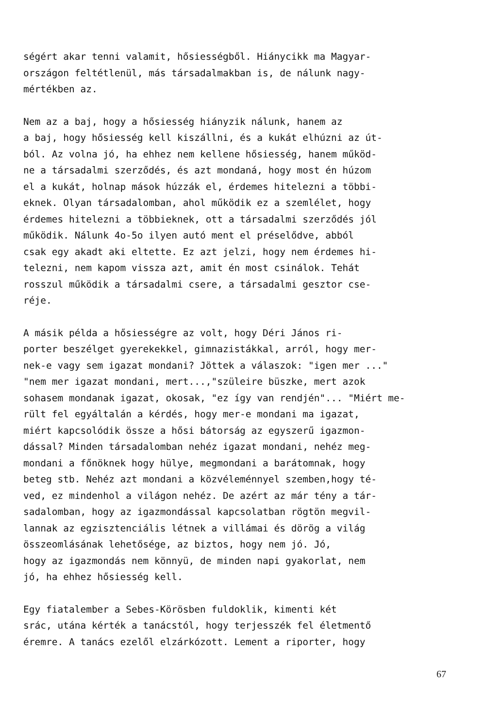ségért akar tenni valamit, hősiességből. Hiánycikk ma Magyar- országon feltétlenül, más társadalmakban is, de nálunk nagy- mértékben az.
Nem az a baj, hogy a hősiesség hiányzik nálunk, hanem az a baj, hogy hősiesség kell kiszállni, és a kukát elhúzni az út- ból. Az volna jó, ha ehhez nem kellene hősiesség, hanem működ- ne a társadalmi szerződés, és azt mondaná, hogy most én húzom el a kukát, holnap mások húzzák el, érdemes hitelezni a többi- eknek. Olyan társadalomban, ahol működik ez a szemlélet, hogy érdemes hitelezni a többieknek, ott a társadalmi szerződés jól működik. Nálunk 4o-5o ilyen autó ment el préselődve, abból csak egy akadt aki eltette. Ez azt jelzi, hogy nem érdemes hi- telezni, nem kapom vissza azt, amit én most csinálok. Tehát rosszul működik a társadalmi csere, a társadalmi gesztor cse- réje.
A másik példa a hősiességre az volt, hogy Déri János ri- porter beszélget gyerekekkel, gimnazistákkal, arról, hogy mer- nek-e vagy sem igazat mondani? Jöttek a válaszok: "igen mer ..." "nem mer igazat mondani, mert...,"szüleire büszke, mert azok sohasem mondanak igazat, okosak, "ez így van rendjén"... "Miért me- rült fel egyáltalán a kérdés, hogy mer-e mondani ma igazat, miért kapcsolódik össze a hősi bátorság az egyszerű igazmon- dással? Minden társadalomban nehéz igazat mondani, nehéz meg- mondani a főnöknek hogy hülye, megmondani a barátomnak, hogy beteg stb. Nehéz azt mondani a közvéleménnyel szemben,hogy té- ved, ez mindenhol a világon nehéz. De azért az már tény a tár- sadalomban, hogy az igazmondással kapcsolatban rögtön megvil- lannak az egzisztenciális létnek a villámai és dörög a világ összeomlásának lehetősége, az biztos, hogy nem jó. Jó, hogy az igazmondás nem könnyü, de minden napi gyakorlat, nem jó, ha ehhez hősiesség kell.
Egy fiatalember a Sebes-Körösben fuldoklik, kimenti két srác, utána kérték a tanácstól, hogy terjesszék fel életmentő éremre. A tanács ezelől elzárkózott. Lement a riporter, hogy
67